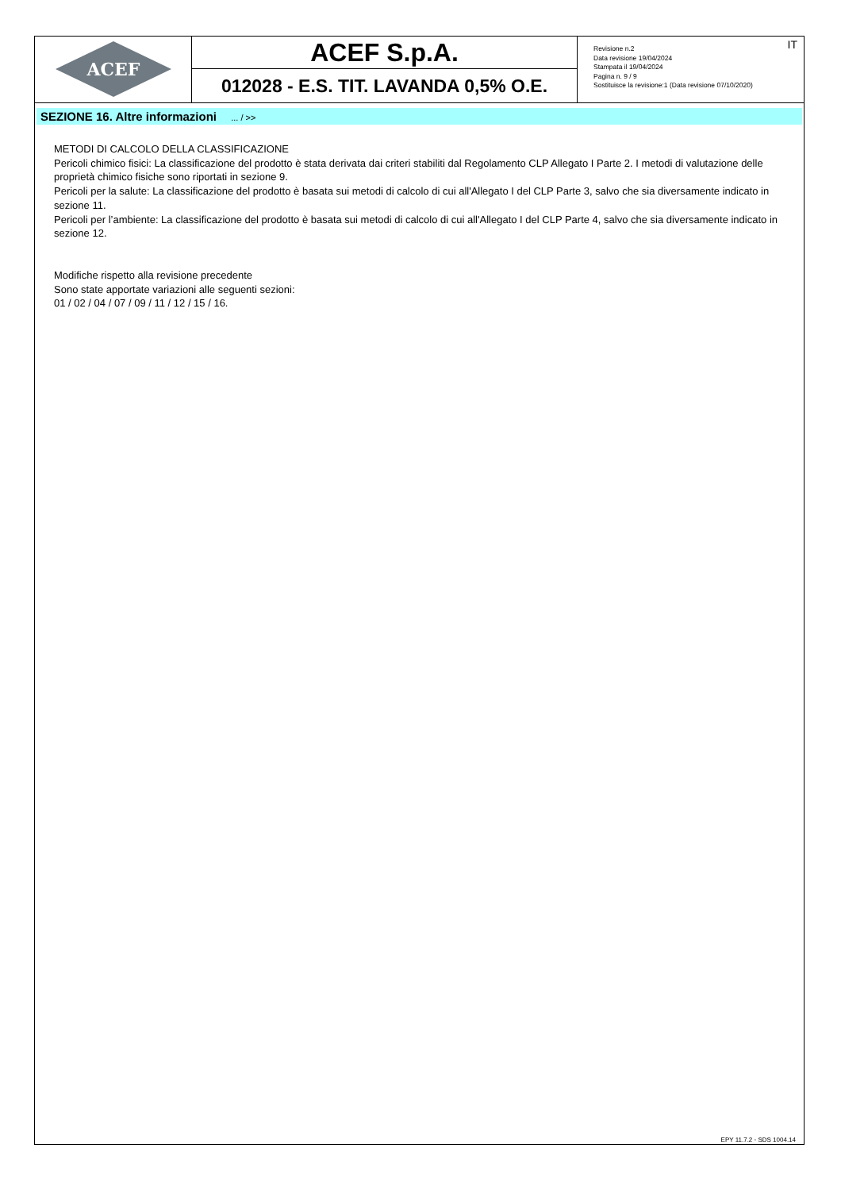ACEF
ACEF S.p.A.
012028 - E.S. TIT. LAVANDA 0,5% O.E.
Revisione n.2
Data revisione 19/04/2024
Stampata il 19/04/2024
Pagina n. 9 / 9
Sostituisce la revisione:1 (Data revisione 07/10/2020)
IT
SEZIONE 16. Altre informazioni ... / >>
METODI DI CALCOLO DELLA CLASSIFICAZIONE
Pericoli chimico fisici: La classificazione del prodotto è stata derivata dai criteri stabiliti dal Regolamento CLP Allegato I Parte 2. I metodi di valutazione delle proprietà chimico fisiche sono riportati in sezione 9.
Pericoli per la salute: La classificazione del prodotto è basata sui metodi di calcolo di cui all'Allegato I del CLP Parte 3, salvo che sia diversamente indicato in sezione 11.
Pericoli per l’ambiente: La classificazione del prodotto è basata sui metodi di calcolo di cui all'Allegato I del CLP Parte 4, salvo che sia diversamente indicato in sezione 12.
Modifiche rispetto alla revisione precedente
Sono state apportate variazioni alle seguenti sezioni:
01 / 02 / 04 / 07 / 09 / 11 / 12 / 15 / 16.
EPY 11.7.2 - SDS 1004.14